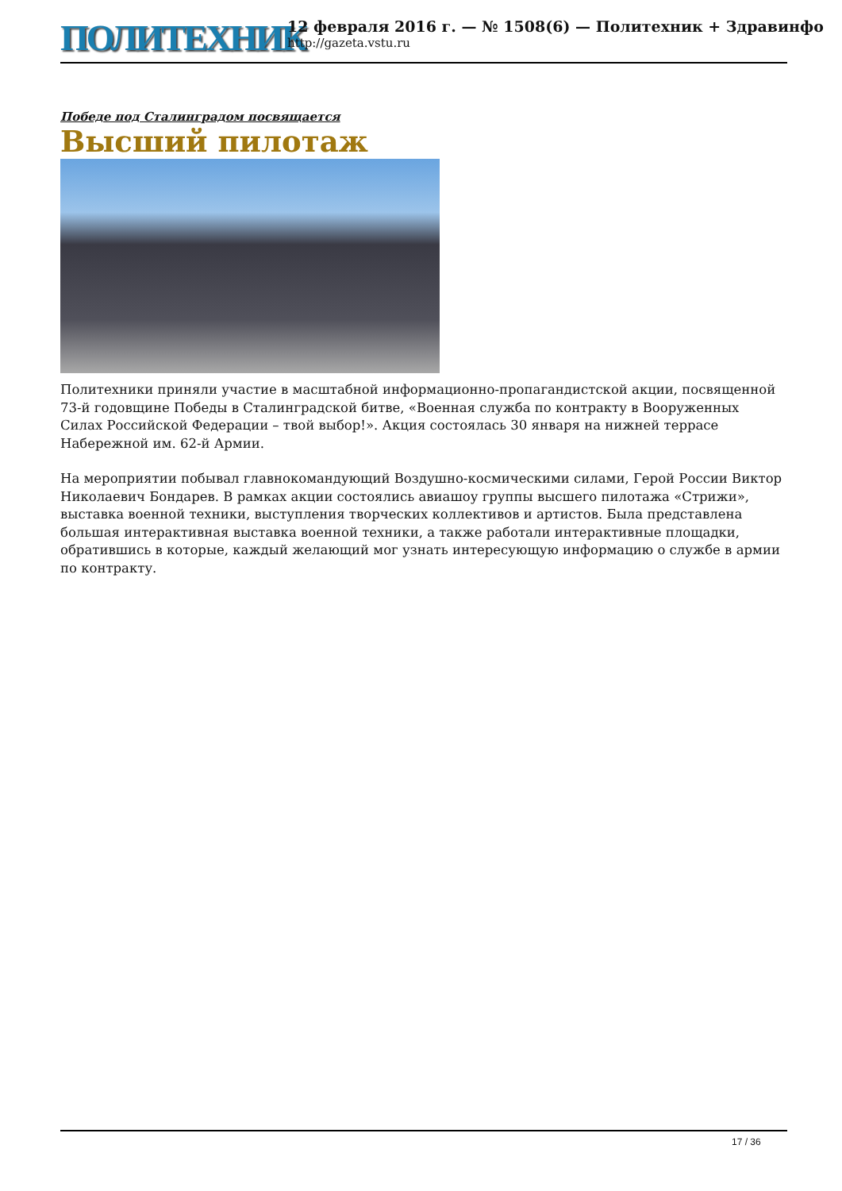ПОЛИТЕХНИК
12 февраля 2016 г. — № 1508(6) — Политехник + Здравинфо
http://gazeta.vstu.ru
Победе под Сталинградом посвящается
Высший пилотаж
Политехники приняли участие в масштабной информационно-пропагандистской акции, посвященной 73-й годовщине Победы в Сталинградской битве, «Военная служба по контракту в Вооруженных Силах Российской Федерации – твой выбор!». Акция состоялась 30 января на нижней террасе Набережной им. 62-й Армии.
На мероприятии побывал главнокомандующий Воздушно-космическими силами, Герой России Виктор Николаевич Бондарев. В рамках акции состоялись авиашоу группы высшего пилотажа «Стрижи», выставка военной техники, выступления творческих коллективов и артистов. Была представлена большая интерактивная выставка военной техники, а также работали интерактивные площадки, обратившись в которые, каждый желающий мог узнать интересующую информацию о службе в армии по контракту.
17 / 36